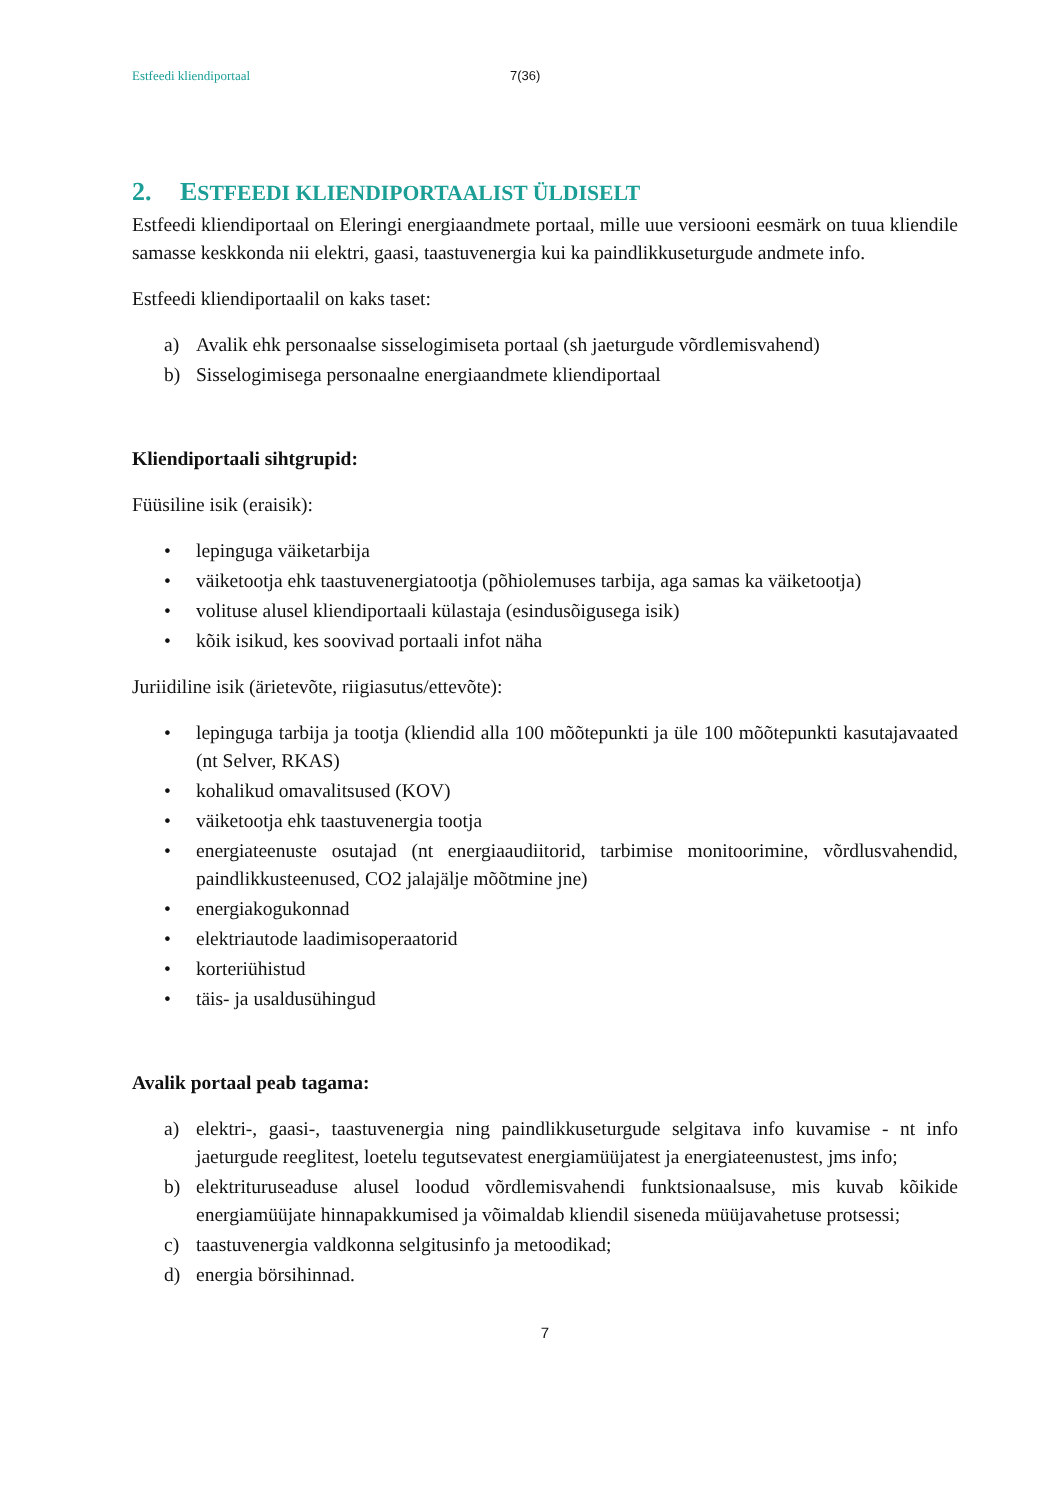Estfeedi kliendiportaal 7(36)
2. ESTFEEDI KLIENDIPORTAALIST ÜLDISELT
Estfeedi kliendiportaal on Eleringi energiaandmete portaal, mille uue versiooni eesmärk on tuua kliendile samasse keskkonda nii elektri, gaasi, taastuvenergia kui ka paindlikkuseturgude andmete info.
Estfeedi kliendiportaalil on kaks taset:
a) Avalik ehk personaalse sisselogimiseta portaal (sh jaeturgude võrdlemisvahend)
b) Sisselogimisega personaalne energiaandmete kliendiportaal
Kliendiportaali sihtgrupid:
Füüsiline isik (eraisik):
• lepinguga väiketarbija
• väiketootja ehk taastuvenergiatootja (põhiolemuses tarbija, aga samas ka väiketootja)
• volituse alusel kliendiportaali külastaja (esindusõigusega isik)
• kõik isikud, kes soovivad portaali infot näha
Juriidiline isik (ärietevõte, riigiasutus/ettevõte):
• lepinguga tarbija ja tootja (kliendid alla 100 mõõtepunkti ja üle 100 mõõtepunkti kasutajavaated (nt Selver, RKAS)
• kohalikud omavalitsused (KOV)
• väiketootja ehk taastuvenergia tootja
• energiateenuste osutajad (nt energiaaudiitorid, tarbimise monitoorimine, võrdlusvahendid, paindlikkusteenused, CO2 jalajälje mõõtmine jne)
• energiakogukonnad
• elektriautode laadimisoperaatorid
• korteriühistud
• täis- ja usaldusühingud
Avalik portaal peab tagama:
a) elektri-, gaasi-, taastuvenergia ning paindlikkuseturgude selgitava info kuvamise - nt info jaeturgude reeglitest, loetelu tegutsevatest energiamüüjatest ja energiateenustest, jms info;
b) elektrituruseaduse alusel loodud võrdlemisvahendi funktsionaalsuse, mis kuvab kõikide energiamüüjate hinnapakkumised ja võimaldab kliendil siseneda müüjavahetuse protsessi;
c) taastuvenergia valdkonna selgitusinfo ja metoodikad;
d) energia börsihinnad.
7